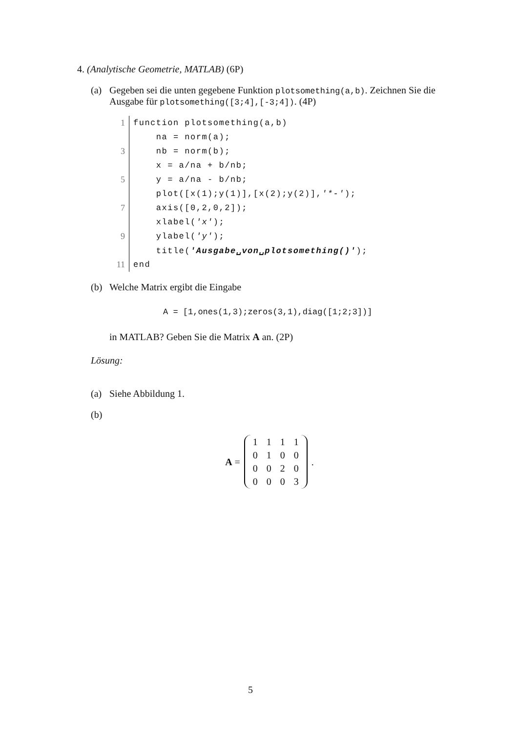4. (Analytische Geometrie, MATLAB) (6P)
(a) Gegeben sei die unten gegebene Funktion plotsomething(a,b). Zeichnen Sie die Ausgabe für plotsomething([3;4],[-3;4]). (4P)
| 1 | function plotsomething(a,b) |
| | na = norm(a); |
| 3 | nb = norm(b); |
| | x = a/na + b/nb; |
| 5 | y = a/na - b/nb; |
| | plot([x(1);y(1)],[x(2);y(2)], '*-' ); |
| 7 | axis([0,2,0,2]); |
| | xlabel( 'x' ); |
| 9 | ylabel( 'y' ); |
| | title( 'Ausgabe␣von␣plotsomething()' ); |
| 11 | end |
(b) Welche Matrix ergibt die Eingabe
A = [1,ones(1,3);zeros(3,1),diag([1;2;3])]
in MATLAB? Geben Sie die Matrix A an. (2P)
Lösung:
(a) Siehe Abbildung 1.
(b)
A =
| 1 | 1 | 1 | 1 |
| 0 | 1 | 0 | 0 |
| 0 | 0 | 2 | 0 |
| 0 | 0 | 0 | 3 |
.
5